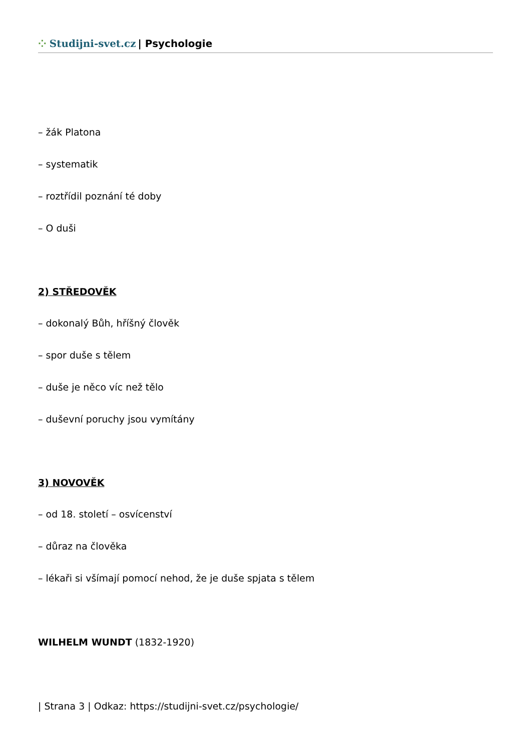⁘ Studijni-svet.cz | Psychologie
– žák Platona
– systematik
– roztřídil poznání té doby
– O duši
2) STŘEDOVĚK
– dokonalý Bůh, hříšný člověk
– spor duše s tělem
– duše je něco víc než tělo
– duševní poruchy jsou vymítány
3) NOVOVĚK
– od 18. století – osvícenství
– důraz na člověka
– lékaři si všímají pomocí nehod, že je duše spjata s tělem
WILHELM WUNDT (1832-1920)
| Strana 3 | Odkaz: https://studijni-svet.cz/psychologie/